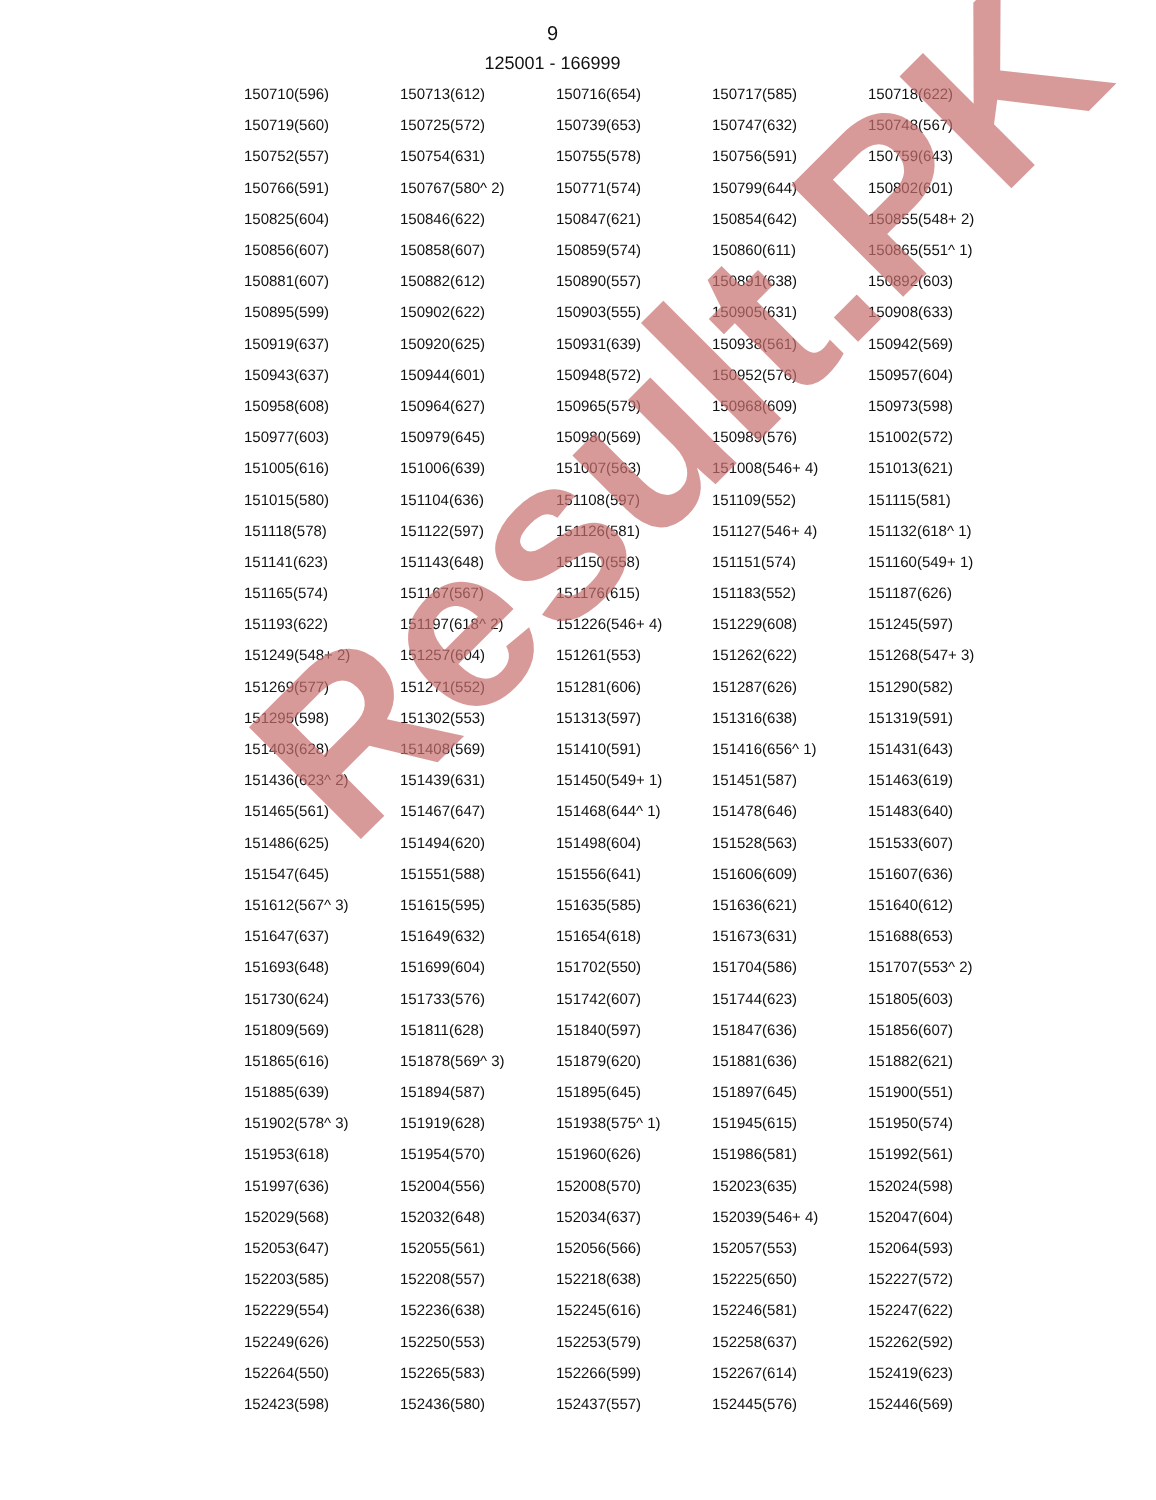9
125001 - 166999
| 150710(596) | 150713(612) | 150716(654) | 150717(585) | 150718(622) |
| 150719(560) | 150725(572) | 150739(653) | 150747(632) | 150748(567) |
| 150752(557) | 150754(631) | 150755(578) | 150756(591) | 150759(643) |
| 150766(591) | 150767(580^ 2) | 150771(574) | 150799(644) | 150802(601) |
| 150825(604) | 150846(622) | 150847(621) | 150854(642) | 150855(548+ 2) |
| 150856(607) | 150858(607) | 150859(574) | 150860(611) | 150865(551^ 1) |
| 150881(607) | 150882(612) | 150890(557) | 150891(638) | 150892(603) |
| 150895(599) | 150902(622) | 150903(555) | 150905(631) | 150908(633) |
| 150919(637) | 150920(625) | 150931(639) | 150938(561) | 150942(569) |
| 150943(637) | 150944(601) | 150948(572) | 150952(576) | 150957(604) |
| 150958(608) | 150964(627) | 150965(579) | 150968(609) | 150973(598) |
| 150977(603) | 150979(645) | 150980(569) | 150989(576) | 151002(572) |
| 151005(616) | 151006(639) | 151007(563) | 151008(546+ 4) | 151013(621) |
| 151015(580) | 151104(636) | 151108(597) | 151109(552) | 151115(581) |
| 151118(578) | 151122(597) | 151126(581) | 151127(546+ 4) | 151132(618^ 1) |
| 151141(623) | 151143(648) | 151150(558) | 151151(574) | 151160(549+ 1) |
| 151165(574) | 151167(567) | 151176(615) | 151183(552) | 151187(626) |
| 151193(622) | 151197(618^ 2) | 151226(546+ 4) | 151229(608) | 151245(597) |
| 151249(548+ 2) | 151257(604) | 151261(553) | 151262(622) | 151268(547+ 3) |
| 151269(577) | 151271(552) | 151281(606) | 151287(626) | 151290(582) |
| 151295(598) | 151302(553) | 151313(597) | 151316(638) | 151319(591) |
| 151403(628) | 151408(569) | 151410(591) | 151416(656^ 1) | 151431(643) |
| 151436(623^ 2) | 151439(631) | 151450(549+ 1) | 151451(587) | 151463(619) |
| 151465(561) | 151467(647) | 151468(644^ 1) | 151478(646) | 151483(640) |
| 151486(625) | 151494(620) | 151498(604) | 151528(563) | 151533(607) |
| 151547(645) | 151551(588) | 151556(641) | 151606(609) | 151607(636) |
| 151612(567^ 3) | 151615(595) | 151635(585) | 151636(621) | 151640(612) |
| 151647(637) | 151649(632) | 151654(618) | 151673(631) | 151688(653) |
| 151693(648) | 151699(604) | 151702(550) | 151704(586) | 151707(553^ 2) |
| 151730(624) | 151733(576) | 151742(607) | 151744(623) | 151805(603) |
| 151809(569) | 151811(628) | 151840(597) | 151847(636) | 151856(607) |
| 151865(616) | 151878(569^ 3) | 151879(620) | 151881(636) | 151882(621) |
| 151885(639) | 151894(587) | 151895(645) | 151897(645) | 151900(551) |
| 151902(578^ 3) | 151919(628) | 151938(575^ 1) | 151945(615) | 151950(574) |
| 151953(618) | 151954(570) | 151960(626) | 151986(581) | 151992(561) |
| 151997(636) | 152004(556) | 152008(570) | 152023(635) | 152024(598) |
| 152029(568) | 152032(648) | 152034(637) | 152039(546+ 4) | 152047(604) |
| 152053(647) | 152055(561) | 152056(566) | 152057(553) | 152064(593) |
| 152203(585) | 152208(557) | 152218(638) | 152225(650) | 152227(572) |
| 152229(554) | 152236(638) | 152245(616) | 152246(581) | 152247(622) |
| 152249(626) | 152250(553) | 152253(579) | 152258(637) | 152262(592) |
| 152264(550) | 152265(583) | 152266(599) | 152267(614) | 152419(623) |
| 152423(598) | 152436(580) | 152437(557) | 152445(576) | 152446(569) |
Result.PK